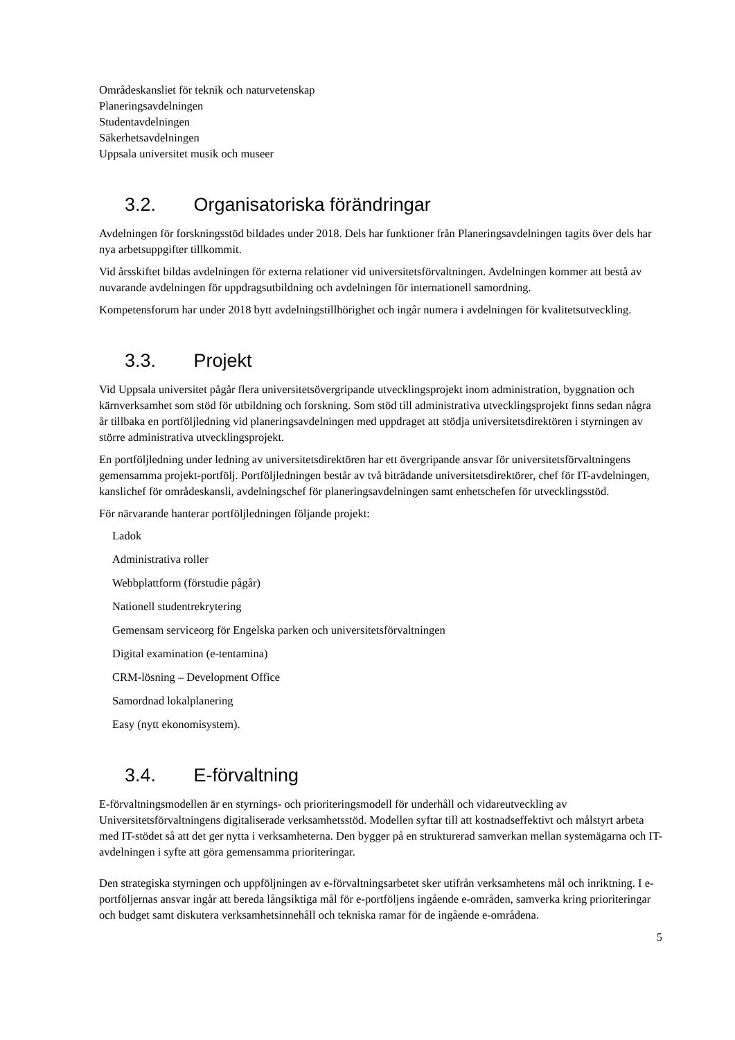Områdeskansliet för teknik och naturvetenskap
Planeringsavdelningen
Studentavdelningen
Säkerhetsavdelningen
Uppsala universitet musik och museer
3.2. Organisatoriska förändringar
Avdelningen för forskningsstöd bildades under 2018. Dels har funktioner från Planeringsavdelningen tagits över dels har nya arbetsuppgifter tillkommit.
Vid årsskiftet bildas avdelningen för externa relationer vid universitetsförvaltningen. Avdelningen kommer att bestå av nuvarande avdelningen för uppdragsutbildning och avdelningen för internationell samordning.
Kompetensforum har under 2018 bytt avdelningstillhörighet och ingår numera i avdelningen för kvalitetsutveckling.
3.3. Projekt
Vid Uppsala universitet pågår flera universitetsövergripande utvecklingsprojekt inom administration, byggnation och kärnverksamhet som stöd för utbildning och forskning. Som stöd till administrativa utvecklingsprojekt finns sedan några år tillbaka en portföljledning vid planeringsavdelningen med uppdraget att stödja universitetsdirektören i styrningen av större administrativa utvecklingsprojekt.
En portföljledning under ledning av universitetsdirektören har ett övergripande ansvar för universitetsförvaltningens gemensamma projekt-portfölj. Portföljledningen består av två biträdande universitetsdirektörer, chef för IT-avdelningen, kanslichef för områdeskansli, avdelningschef för planeringsavdelningen samt enhetschefen för utvecklingsstöd.
För närvarande hanterar portföljledningen följande projekt:
Ladok
Administrativa roller
Webbplattform (förstudie pågår)
Nationell studentrekrytering
Gemensam serviceorg för Engelska parken och universitetsförvaltningen
Digital examination (e-tentamina)
CRM-lösning – Development Office
Samordnad lokalplanering
Easy (nytt ekonomisystem).
3.4. E-förvaltning
E-förvaltningsmodellen är en styrnings- och prioriteringsmodell för underhåll och vidareutveckling av Universitetsförvaltningens digitaliserade verksamhetsstöd. Modellen syftar till att kostnadseffektivt och målstyrt arbeta med IT-stödet så att det ger nytta i verksamheterna. Den bygger på en strukturerad samverkan mellan systemägarna och IT-avdelningen i syfte att göra gemensamma prioriteringar.
Den strategiska styrningen och uppföljningen av e-förvaltningsarbetet sker utifrån verksamhetens mål och inriktning. I e-portföljernas ansvar ingår att bereda långsiktiga mål för e-portföljens ingående e-områden, samverka kring prioriteringar och budget samt diskutera verksamhetsinnehåll och tekniska ramar för de ingående e-områdena.
5